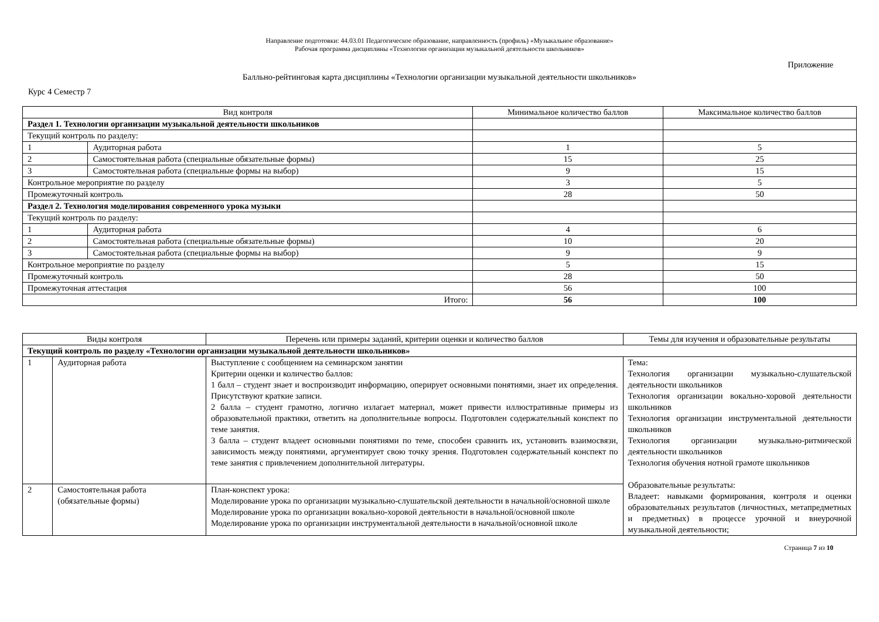Направление подготовки: 44.03.01 Педагогическое образование, направленность (профиль) «Музыкальное образование»
Рабочая программа дисциплины «Технологии организации музыкальной деятельности школьников»
Приложение
Балльно-рейтинговая карта дисциплины «Технологии организации музыкальной деятельности школьников»
Курс 4 Семестр 7
| Вид контроля | | Минимальное количество баллов | Максимальное количество баллов |
| --- | --- | --- | --- |
| Раздел 1. Технологии организации музыкальной деятельности школьников | | | |
| Текущий контроль по разделу: | | | |
| 1 | Аудиторная работа | 1 | 5 |
| 2 | Самостоятельная работа (специальные обязательные формы) | 15 | 25 |
| 3 | Самостоятельная работа (специальные формы на выбор) | 9 | 15 |
| Контрольное мероприятие по разделу | | 3 | 5 |
| Промежуточный контроль | | 28 | 50 |
| Раздел 2. Технология моделирования современного урока музыки | | | |
| Текущий контроль по разделу: | | | |
| 1 | Аудиторная работа | 4 | 6 |
| 2 | Самостоятельная работа (специальные обязательные формы) | 10 | 20 |
| 3 | Самостоятельная работа (специальные формы на выбор) | 9 | 9 |
| Контрольное мероприятие по разделу | | 5 | 15 |
| Промежуточный контроль | | 28 | 50 |
| Промежуточная аттестация | | 56 | 100 |
| Итого: | | 56 | 100 |
| Виды контроля | | Перечень или примеры заданий, критерии оценки и количество баллов | Темы для изучения и образовательные результаты |
| --- | --- | --- | --- |
| Текущий контроль по разделу «Технологии организации музыкальной деятельности школьников» | | | |
| 1 | Аудиторная работа | Выступление с сообщением на семинарском занятии Критерии оценки и количество баллов: 1 балл – студент знает и воспроизводит информацию, оперирует основными понятиями, знает их определения. Присутствуют краткие записи. 2 балла – студент грамотно, логично излагает материал, может привести иллюстративные примеры из образовательной практики, ответить на дополнительные вопросы. Подготовлен содержательный конспект по теме занятия. 3 балла – студент владеет основными понятиями по теме, способен сравнить их, установить взаимосвязи, зависимость между понятиями, аргументирует свою точку зрения. Подготовлен содержательный конспект по теме занятия с привлечением дополнительной литературы. | Тема: Технология организации музыкально-слушательской деятельности школьников Технология организации вокально-хоровой деятельности школьников Технология организации инструментальной деятельности школьников Технология организации музыкально-ритмической деятельности школьников Технология обучения нотной грамоте школьников Образовательные результаты: Владеет: навыками формирования, контроля и оценки образовательных результатов (личностных, метапредметных и предметных) в процессе урочной и внеурочной музыкальной деятельности; |
| 2 | Самостоятельная работа (обязательные формы) | План-конспект урока: Моделирование урока по организации музыкально-слушательской деятельности в начальной/основной школе Моделирование урока по организации вокально-хоровой деятельности в начальной/основной школе Моделирование урока по организации инструментальной деятельности в начальной/основной школе | |
Страница 7 из 10